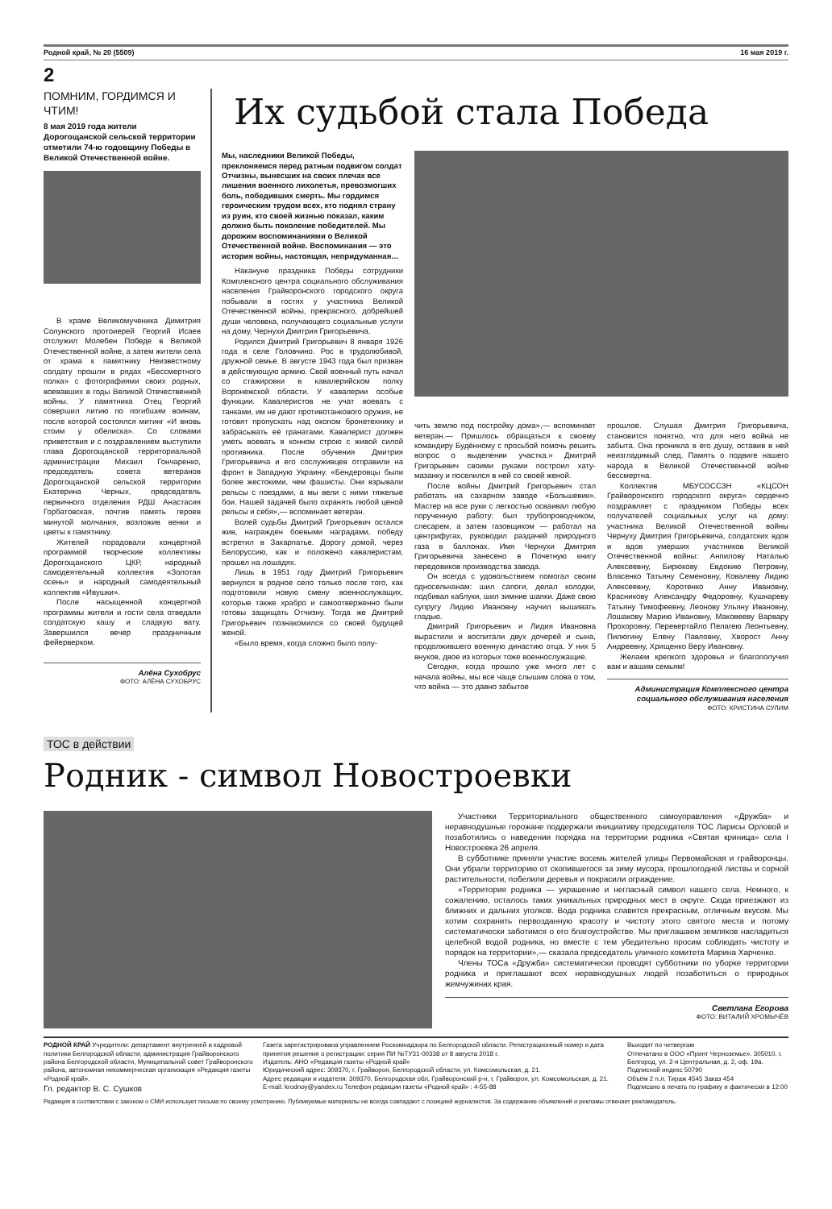Родной край, № 20 (5509) 16 мая 2019 г.
2
ПОМНИМ, ГОРДИМСЯ И ЧТИМ!
8 мая 2019 года жители Дорогощанской сельской территории отметили 74-ю годовщину Победы в Великой Отечественной войне.
В храме Великомученика Димитрия Солунского протоиерей Георгий Исаев отслужил Молебен Победе в Великой Отечественной войне, а затем жители села от храма к памятнику Неизвестному солдату прошли в рядах «Бессмертного полка» с фотографиями своих родных, воевавших в годы Великой Отечественной войны. У памятника Отец Георгий совершил литию по погибшим воинам, после которой состоялся митинг «И вновь стоим у обелиска». Со словами приветствия и с поздравлением выступили глава Дорогощанской территориальной администрации Михаил Гончаренко, председатель совета ветеранов Дорогощанской сельской территории Екатерина Черных, председатель первичного отделения РДШ Анастасия Горбатовская, почтив память героев минутой молчания, возложив венки и цветы к памятнику.
Жителей порадовали концертной программой творческие коллективы Дорогощанского ЦКР, народный самодеятельный коллектив «Золотая осень» и народный самодеятельный коллектив «Ивушки».
После насыщенной концертной программы жители и гости села отведали солдатскую кашу и сладкую вату. Завершился вечер праздничным фейерверком.
Алёна Сухобрус
ФОТО: АЛЁНА СУХОБРУС
Их судьбой стала Победа
Мы, наследники Великой Победы, преклоняемся перед ратным подвигом солдат Отчизны, вынесших на своих плечах все лишения военного лихолетья, превозмогших боль, победивших смерть. Мы гордимся героическим трудом всех, кто поднял страну из руин, кто своей жизнью показал, каким должно быть поколение победителей. Мы дорожим воспоминаниями о Великой Отечественной войне. Воспоминания — это история войны, настоящая, непридуманная…
Накануне праздника Победы сотрудники Комплексного центра социального обслуживания населения Грайворонского городского округа побывали в гостях у участника Великой Отечественной войны, прекрасного, добрейшей души человека, получающего социальные услуги на дому, Чернухи Дмитрия Григорьевича.
Родился Дмитрий Григорьевич 8 января 1926 года в селе Головчино. Рос в трудолюбивой, дружной семье. В августе 1943 года был призван в действующую армию. Свой военный путь начал со стажировки в кавалерийском полку Воронежской области. У кавалерии особые функции. Кавалеристов не учат воевать с танками, им не дают противотанкового оружия, не готовят пропускать над окопом бронетехнику и забрасывать её гранатами. Кавалерист должен уметь воевать в конном строю с живой силой противника. После обучения Дмитрия Григорьевича и его сослуживцев отправили на фронт в Западную Украину. «Бендеровцы были более жестокими, чем фашисты. Они взрывали рельсы с поездами, а мы вели с ними тяжелые бои. Нашей задачей было охранять любой ценой рельсы и себя»,— вспоминает ветеран.
Волей судьбы Дмитрий Григорьевич остался жив, награжден боевыми наградами, победу встретил в Закарпатье. Дорогу домой, через Белоруссию, как и положено кавалеристам, прошел на лошадях.
Лишь в 1951 году Дмитрий Григорьевич вернулся в родное село только после того, как подготовили новую смену военнослужащих, которые также храбро и самоотверженно были готовы защищать Отчизну. Тогда же Дмитрий Григорьевич познакомился со своей будущей женой.
«Было время, когда сложно было полу-
чить землю под постройку дома»,— вспоминает ветеран.— Пришлось обращаться к своему командиру Будённому с просьбой помочь решить вопрос о выделении участка.» Дмитрий Григорьевич своими руками построил хату-мазанку и поселился в ней со своей женой.
После войны Дмитрий Григорьевич стал работать на сахарном заводе «Большевик». Мастер на все руки с легкостью осваивал любую порученную работу: был трубопроводчиком, слесарем, а затем газовщиком — работал на центрифугах, руководил раздачей природного газа в баллонах. Имя Чернухи Дмитрия Григорьевича занесено в Почетную книгу передовиков производства завода.
Он всегда с удовольствием помогал своим односельчанам: шил сапоги, делал колодки, подбивал каблуки, шил зимние шапки. Даже свою супругу Лидию Ивановну научил вышивать гладью.
Дмитрий Григорьевич и Лидия Ивановна вырастили и воспитали двух дочерей и сына, продолжившего военную династию отца. У них 5 внуков, двое из которых тоже военнослужащие.
Сегодня, когда прошло уже много лет с начала войны, мы все чаще слышим слова о том, что война — это давно забытое
прошлое. Слушая Дмитрия Григорьевича, становится понятно, что для него война не забыта. Она проникла в его душу, оставив в ней неизгладимый след. Память о подвиге нашего народа в Великой Отечественной войне бессмертна.
Коллектив МБУСОССЗН «КЦСОН Грайворонского городского округа» сердечно поздравляет с праздником Победы всех получателей социальных услуг на дому: участника Великой Отечественной войны Чернуху Дмитрия Григорьевича, солдатских вдов и вдов умерших участников Великой Отечественной войны: Анпилову Наталью Алексеевну, Бирюкову Евдокию Петровну, Власенко Татьяну Семеновну, Ковалеву Лидию Алексеевну, Коротенко Анну Ивановну, Красникову Александру Федоровну, Кушнареву Татьяну Тимофеевну, Леонову Ульяну Ивановну, Лошакову Марию Ивановну, Маковееву Варвару Прохоровну, Перевертайло Пелагею Леонтьевну, Пилюгину Елену Павловну, Хворост Анну Андреевну, Хрищенко Веру Ивановну.
Желаем крепкого здоровья и благополучия вам и вашим семьям!
Администрация Комплексного центра социального обслуживания населения
ФОТО: КРИСТИНА СУЛИМ
ТОС в действии
Родник - символ Новостроевки
Участники Территориального общественного самоуправления «Дружба» и неравнодушные горожане поддержали инициативу председателя ТОС Ларисы Орловой и позаботились о наведении порядка на территории родника «Святая криница» села I Новостроевка 26 апреля.
В субботнике приняли участие восемь жителей улицы Первомайская и грайворонцы. Они убрали территорию от скопившегося за зиму мусора, прошлогодней листвы и сорной растительности, побелили деревья и покрасили ограждение.
«Территория родника — украшение и негласный символ нашего села. Немного, к сожалению, осталось таких уникальных природных мест в округе. Сюда приезжают из ближних и дальних уголков. Вода родника славится прекрасным, отличным вкусом. Мы хотим сохранить первозданную красоту и чистоту этого святого места и потому систематически заботимся о его благоустройстве. Мы приглашаем земляков насладиться целебной водой родника, но вместе с тем убедительно просим соблюдать чистоту и порядок на территории»,— сказала председатель уличного комитета Марина Харченко.
Члены ТОСа «Дружба» систематически проводят субботники по уборке территории родника и приглашают всех неравнодушных людей позаботиться о природных жемчужинах края.
Светлана Егорова
ФОТО: ВИТАЛИЙ ХРОМЫЧЁВ
РОДНОЙ КРАЙ Учредители: департамент внутренней и кадровой политики Белгородской области; администрация Грайворонского района Белгородской области, Муниципальной совет Грайворонского района, автономная некоммерческая организация «Редакция газеты «Родной край».
Гл. редактор В. С. Сушков
Газета зарегистрирована управлением Роскомнадзора по Белгородской области. Регистрационный номер и дата принятия решения о регистрации: серия ПИ №ТУ31-00338 от 8 августа 2018 г.
Издатель: АНО «Редакция газеты «Родной край»
Юридический адрес: 309370, г. Грайворон, Белгородской области, ул. Комсомольская, д. 21.
Адрес редакции и издателя: 309370, Белгородская обл, Грайворонский р-н, г. Грайворон, ул. Комсомольская, д. 21.
E-mail: krodnoy@yandex.ru Телефон редакции газеты «Родной край» : 4-55-88
Выходит по четвергам
Отпечатано в ООО «Принт Черноземье». 305010, г. Белгород, ул. 2-я Центральная, д. 2, оф. 19а.
Подписной индекс 50790
Объём 2 п.л. Тираж 4545 Заказ 454
Подписано в печать по графику и фактически в 12:00
Редакция в соответствии с законом о СМИ использует письма по своему усмотрению. Публикуемые материалы не всегда совпадают с позицией журналистов. За содержание объявлений и рекламы отвечает рекламодатель.